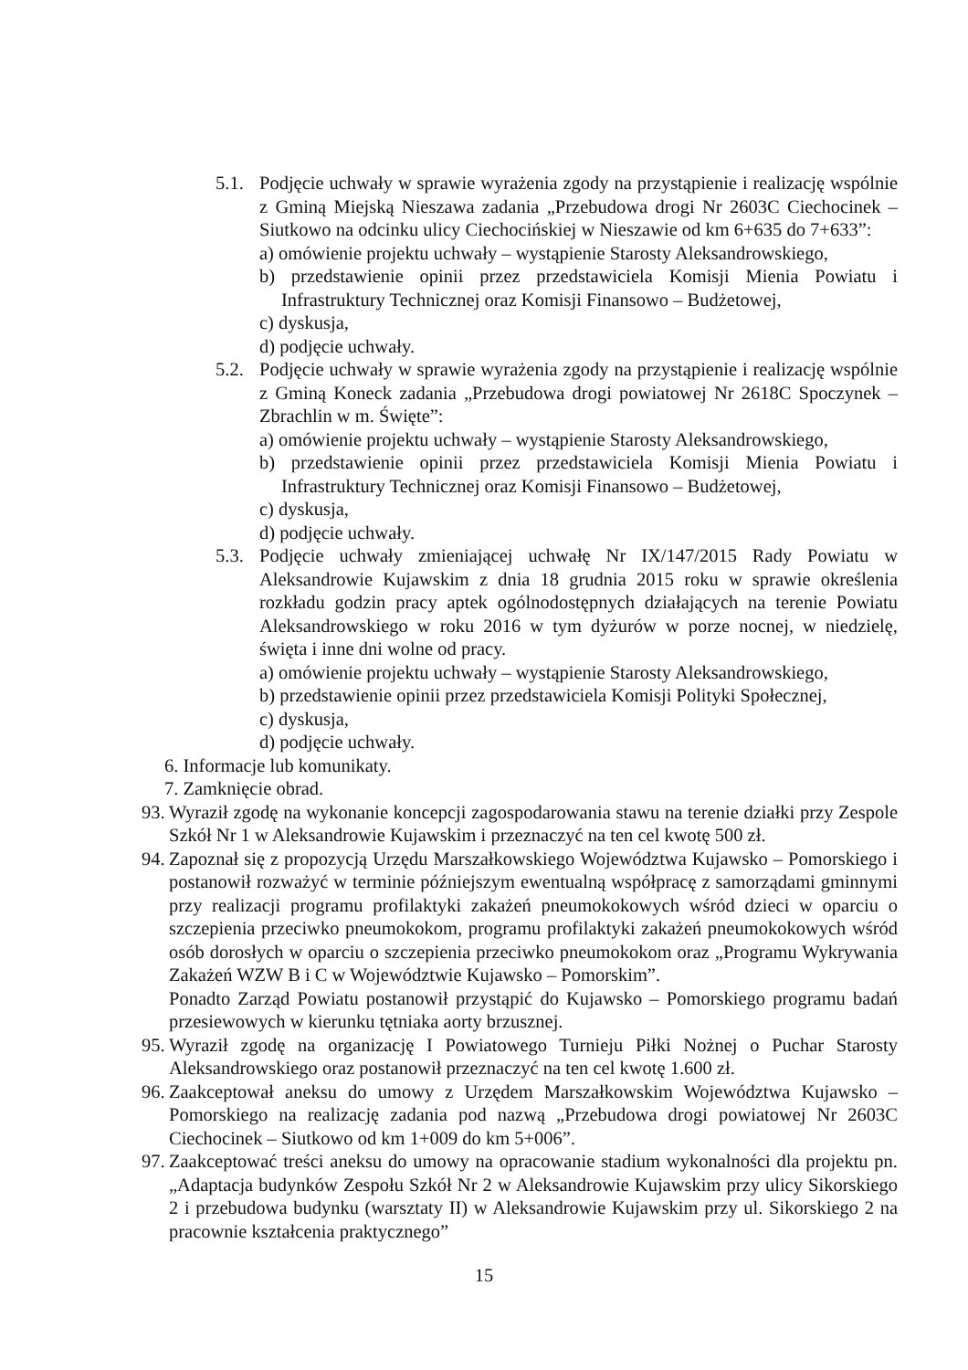5.1. Podjęcie uchwały w sprawie wyrażenia zgody na przystąpienie i realizację wspólnie z Gminą Miejską Nieszawa zadania „Przebudowa drogi Nr 2603C Ciechocinek – Siutkowo na odcinku ulicy Ciechocińskiej w Nieszawie od km 6+635 do 7+633”:
a) omówienie projektu uchwały – wystąpienie Starosty Aleksandrowskiego,
b) przedstawienie opinii przez przedstawiciela Komisji Mienia Powiatu i Infrastruktury Technicznej oraz Komisji Finansowo – Budżetowej,
c) dyskusja,
d) podjęcie uchwały.
5.2. Podjęcie uchwały w sprawie wyrażenia zgody na przystąpienie i realizację wspólnie z Gminą Koneck zadania „Przebudowa drogi powiatowej Nr 2618C Spoczynek – Zbrachlin w m. Święte”:
a) omówienie projektu uchwały – wystąpienie Starosty Aleksandrowskiego,
b) przedstawienie opinii przez przedstawiciela Komisji Mienia Powiatu i Infrastruktury Technicznej oraz Komisji Finansowo – Budżetowej,
c) dyskusja,
d) podjęcie uchwały.
5.3. Podjęcie uchwały zmieniającej uchwałę Nr IX/147/2015 Rady Powiatu w Aleksandrowie Kujawskim z dnia 18 grudnia 2015 roku w sprawie określenia rozkładu godzin pracy aptek ogólnodostępnych działających na terenie Powiatu Aleksandrowskiego w roku 2016 w tym dyżurów w porze nocnej, w niedzielę, święta i inne dni wolne od pracy.
a) omówienie projektu uchwały – wystąpienie Starosty Aleksandrowskiego,
b) przedstawienie opinii przez przedstawiciela Komisji Polityki Społecznej,
c) dyskusja,
d) podjęcie uchwały.
6. Informacje lub komunikaty.
7. Zamknięcie obrad.
93. Wyraził zgodę na wykonanie koncepcji zagospodarowania stawu na terenie działki przy Zespole Szkół Nr 1 w Aleksandrowie Kujawskim i przeznaczyć na ten cel kwotę 500 zł.
94. Zapoznał się z propozycją Urzędu Marszałkowskiego Województwa Kujawsko – Pomorskiego i postanowił rozważyć w terminie późniejszym ewentualną współpracę z samorządami gminnymi przy realizacji programu profilaktyki zakażeń pneumokokowych wśród dzieci w oparciu o szczepienia przeciwko pneumokokom, programu profilaktyki zakażeń pneumokokowych wśród osób dorosłych w oparciu o szczepienia przeciwko pneumokokom oraz „Programu Wykrywania Zakażeń WZW B i C w Województwie Kujawsko – Pomorskim”.
Ponadto Zarząd Powiatu postanowił przystąpić do Kujawsko – Pomorskiego programu badań przesiewowych w kierunku tętniaka aorty brzusznej.
95. Wyraził zgodę na organizację I Powiatowego Turnieju Piłki Nożnej o Puchar Starosty Aleksandrowskiego oraz postanowił przeznaczyć na ten cel kwotę 1.600 zł.
96. Zaakceptował aneksu do umowy z Urzędem Marszałkowskim Województwa Kujawsko – Pomorskiego na realizację zadania pod nazwą „Przebudowa drogi powiatowej Nr 2603C Ciechocinek – Siutkowo od km 1+009 do km 5+006”.
97. Zaakceptować treści aneksu do umowy na opracowanie stadium wykonalności dla projektu pn. „Adaptacja budynków Zespołu Szkół Nr 2 w Aleksandrowie Kujawskim przy ulicy Sikorskiego 2 i przebudowa budynku (warsztaty II) w Aleksandrowie Kujawskim przy ul. Sikorskiego 2 na pracownie kształcenia praktycznego”
15